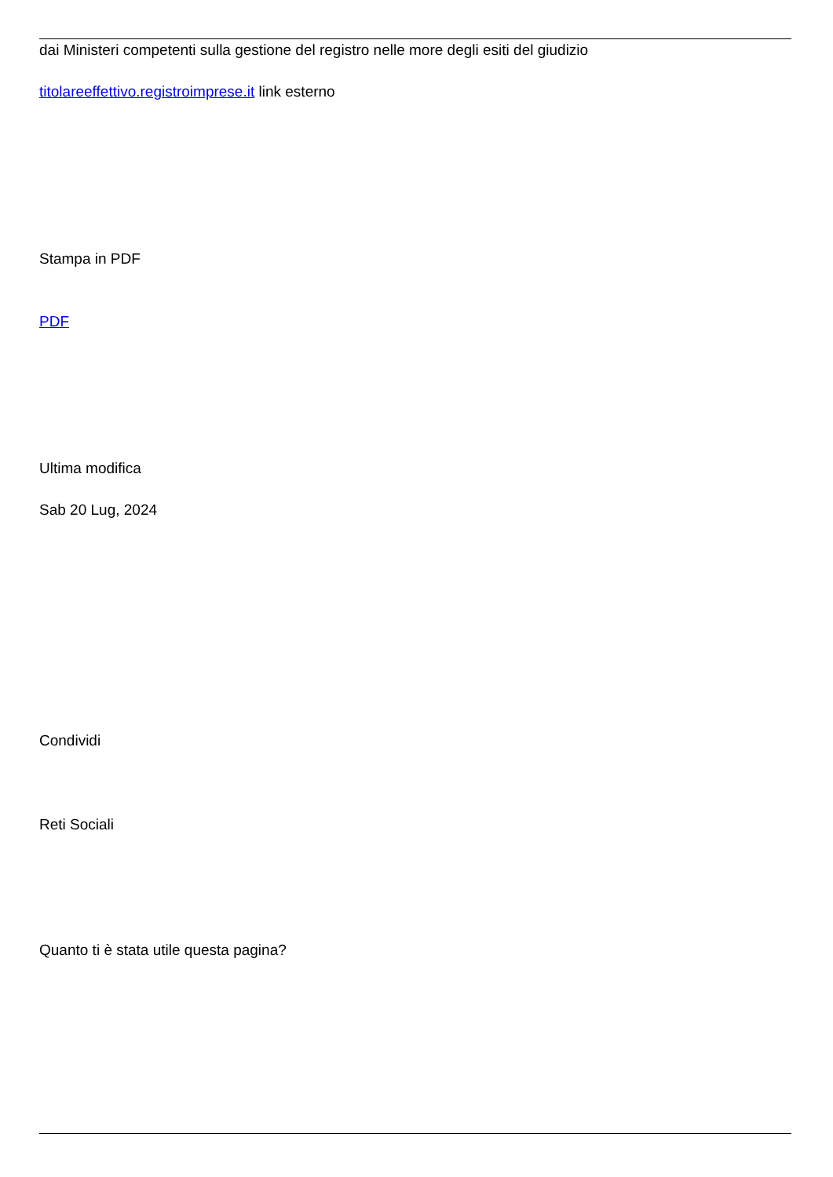dai Ministeri competenti sulla gestione del registro nelle more degli esiti del giudizio
titolareeffettivo.registroimprese.it link esterno
Stampa in PDF
PDF
Ultima modifica
Sab 20 Lug, 2024
Condividi
Reti Sociali
Quanto ti è stata utile questa pagina?